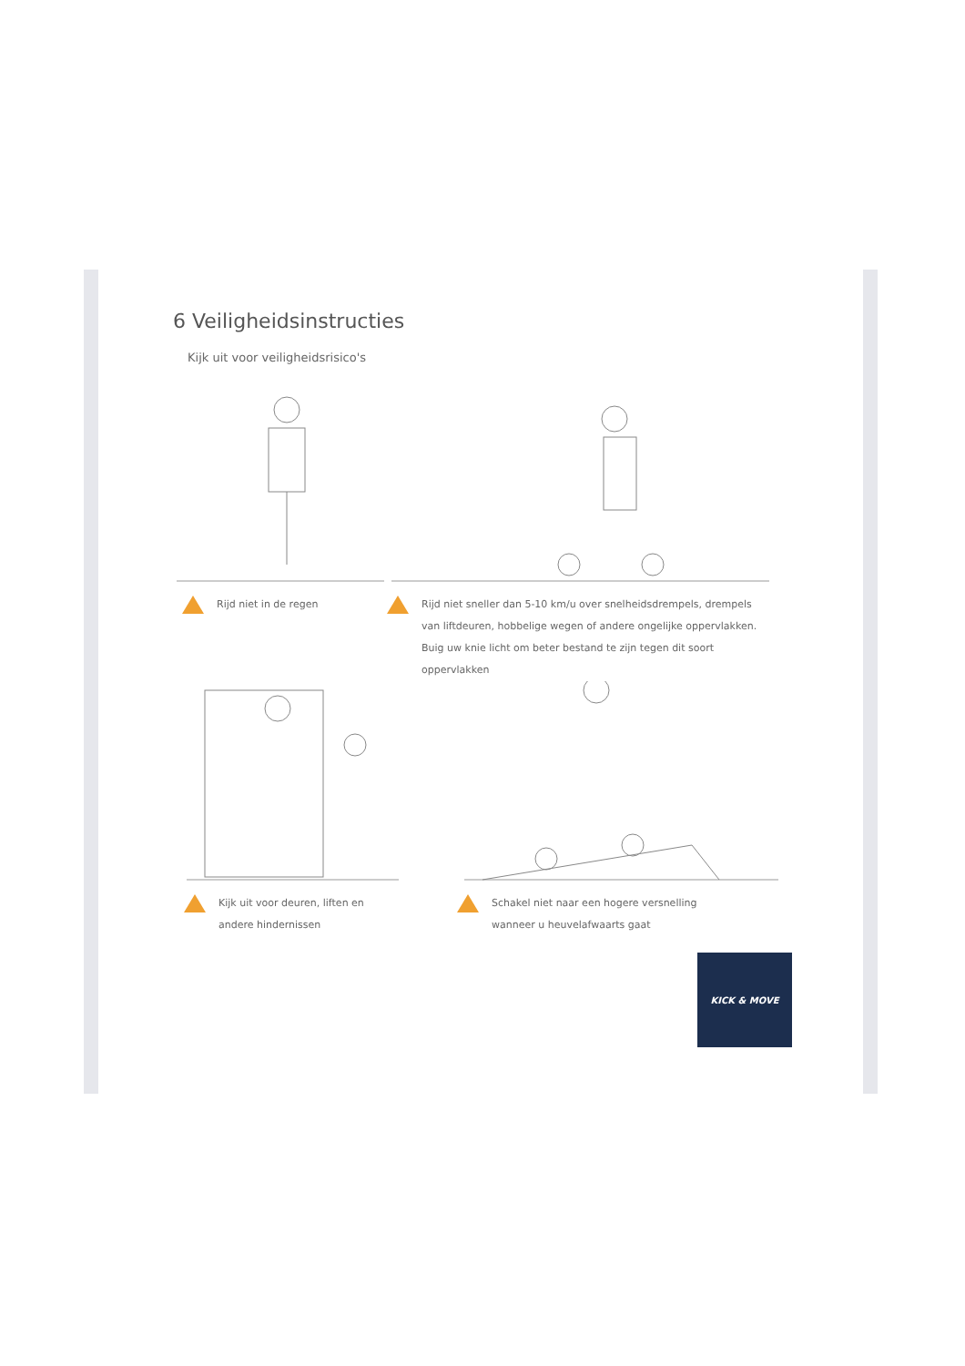6 Veiligheidsinstructies
Kijk uit voor veiligheidsrisico's
Rijd niet in de regen Rijd niet sneller dan 5-10 km/u over snelheidsdrempels, drempels van liftdeuren, hobbelige wegen of andere ongelijke oppervlakken. Buig uw knie licht om beter bestand te zijn tegen dit soort oppervlakken
Kijk uit voor deuren, liften en
andere hindernissen
Schakel niet naar een hogere versnelling
wanneer u heuvelafwaarts gaat
KICK & MOVE